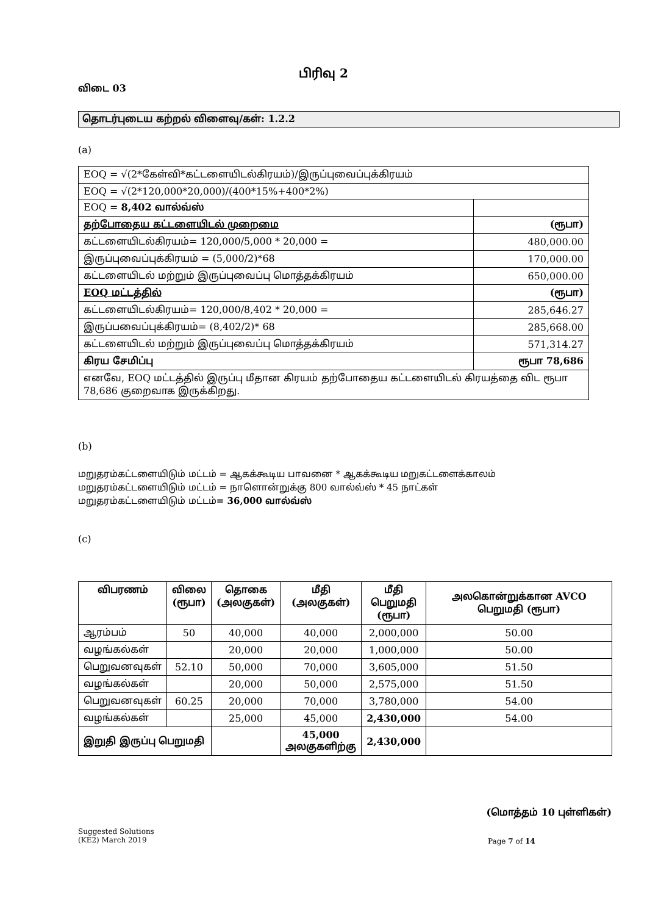பிரிவு 2
விடை 03
தொடர்புடைய கற்றல் விளைவு/கள்: 1.2.2
(a)
| EOQ = √(2*கேள்வி*கட்டளையிடல்கிரயம்)/இருப்புவைப்புக்கிரயம் | |
| EOQ = √(2*120,000*20,000)/(400*15%+400*2%) | |
| EOQ = 8,402 வால்வ்ஸ் | |
| தற்போதைய கட்டளையிடல் முறைமை | (ரூபா) |
| கட்டளையிடல்கிரயம்= 120,000/5,000 * 20,000 = | 480,000.00 |
| இருப்புவைப்புக்கிரயம் = (5,000/2)*68 | 170,000.00 |
| கட்டளையிடல் மற்றும் இருப்புவைப்பு மொத்தக்கிரயம் | 650,000.00 |
| EOQ மட்டத்தில் | (ரூபா) |
| கட்டளையிடல்கிரயம்= 120,000/8,402 * 20,000 = | 285,646.27 |
| இருப்பவைப்புக்கிரயம்= (8,402/2)* 68 | 285,668.00 |
| கட்டளையிடல் மற்றும் இருப்புவைப்பு மொத்தக்கிரயம் | 571,314.27 |
| கிரய சேமிப்பு | ரூபா 78,686 |
| எனவே, EOQ மட்டத்தில் இருப்பு மீதான கிரயம் தற்போதைய கட்டளையிடல் கிரயத்தை விட ரூபா 78,686 குறைவாக இருக்கிறது. | |
(b)
மறுதரம்கட்டளையிடும் மட்டம் = ஆகக்கூடிய பாவனை * ஆகக்கூடிய மறுகட்டளைக்காலம்
மறுதரம்கட்டளையிடும் மட்டம் = நாளொன்றுக்கு 800 வால்வ்ஸ் * 45 நாட்கள்
மறுதரம்கட்டளையிடும் மட்டம்= 36,000 வால்வ்ஸ்
(c)
| விபரணம் | விலை (ரூபா) | தொகை (அலகுகள்) | மீதி (அலகுகள்) | மீதி பெறுமதி (ரூபா) | அலகொன்றுக்கான AVCO பெறுமதி (ரூபா) |
| --- | --- | --- | --- | --- | --- |
| ஆரம்பம் | 50 | 40,000 | 40,000 | 2,000,000 | 50.00 |
| வழங்கல்கள் | | 20,000 | 20,000 | 1,000,000 | 50.00 |
| பெறுவனவுகள் | 52.10 | 50,000 | 70,000 | 3,605,000 | 51.50 |
| வழங்கல்கள் | | 20,000 | 50,000 | 2,575,000 | 51.50 |
| பெறுவனவுகள் | 60.25 | 20,000 | 70,000 | 3,780,000 | 54.00 |
| வழங்கல்கள் | | 25,000 | 45,000 | 2,430,000 | 54.00 |
| இறுதி இருப்பு பெறுமதி | | | 45,000 அலகுகளிற்கு | 2,430,000 | |
(மொத்தம் 10 புள்ளிகள்)
Suggested Solutions
(KE2) March 2019
Page 7 of 14